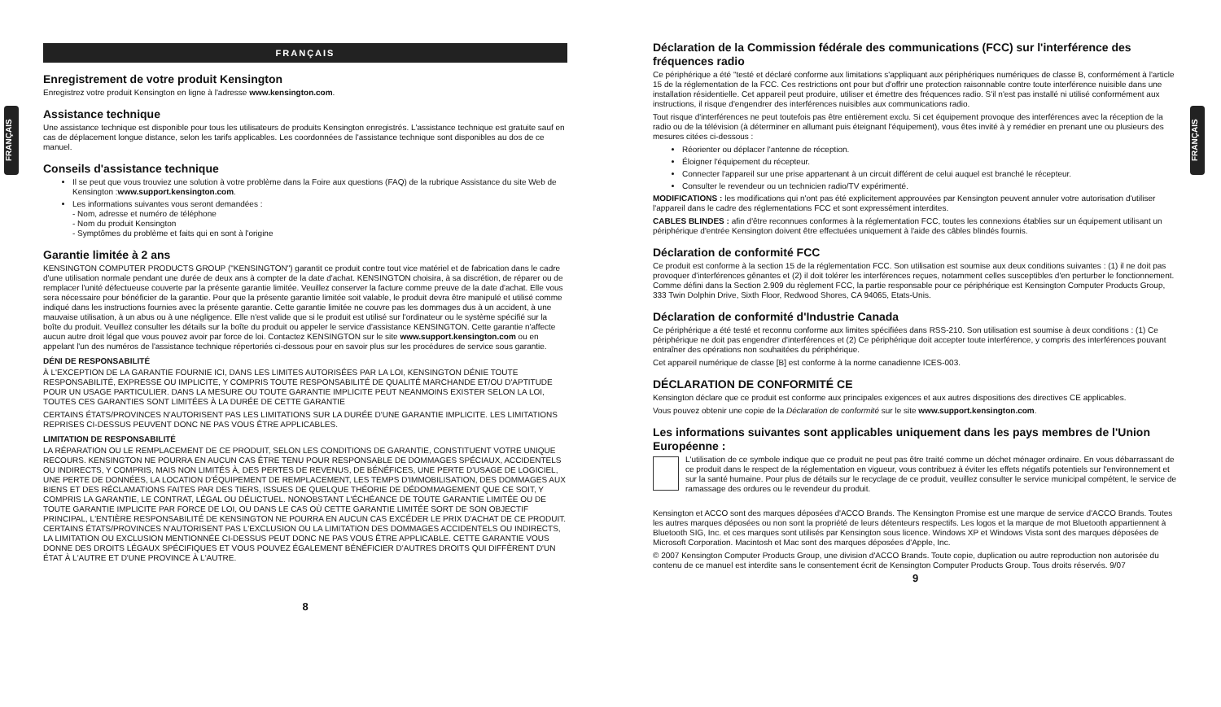FRANÇAIS
FRANÇAIS
FRANÇAIS
Enregistrement de votre produit Kensington
Enregistrez votre produit Kensington en ligne à l'adresse www.kensington.com.
Assistance technique
Une assistance technique est disponible pour tous les utilisateurs de produits Kensington enregistrés. L'assistance technique est gratuite sauf en cas de déplacement longue distance, selon les tarifs applicables. Les coordonnées de l'assistance technique sont disponibles au dos de ce manuel.
Conseils d'assistance technique
Il se peut que vous trouviez une solution à votre problème dans la Foire aux questions (FAQ) de la rubrique Assistance du site Web de Kensington :www.support.kensington.com.
Les informations suivantes vous seront demandées :
- Nom, adresse et numéro de téléphone
- Nom du produit Kensington
- Symptômes du problème et faits qui en sont à l'origine
Garantie limitée à 2 ans
KENSINGTON COMPUTER PRODUCTS GROUP ("KENSINGTON") garantit ce produit contre tout vice matériel et de fabrication dans le cadre d'une utilisation normale pendant une durée de deux ans à compter de la date d'achat. KENSINGTON choisira, à sa discrétion, de réparer ou de remplacer l'unité défectueuse couverte par la présente garantie limitée. Veuillez conserver la facture comme preuve de la date d'achat. Elle vous sera nécessaire pour bénéficier de la garantie. Pour que la présente garantie limitée soit valable, le produit devra être manipulé et utilisé comme indiqué dans les instructions fournies avec la présente garantie. Cette garantie limitée ne couvre pas les dommages dus à un accident, à une mauvaise utilisation, à un abus ou à une négligence. Elle n'est valide que si le produit est utilisé sur l'ordinateur ou le système spécifié sur la boîte du produit. Veuillez consulter les détails sur la boîte du produit ou appeler le service d'assistance KENSINGTON. Cette garantie n'affecte aucun autre droit légal que vous pouvez avoir par force de loi. Contactez KENSINGTON sur le site www.support.kensington.com ou en appelant l'un des numéros de l'assistance technique répertoriés ci-dessous pour en savoir plus sur les procédures de service sous garantie.
DÉNI DE RESPONSABILITÉ
À L'EXCEPTION DE LA GARANTIE FOURNIE ICI, DANS LES LIMITES AUTORISÉES PAR LA LOI, KENSINGTON DÉNIE TOUTE RESPONSABILITÉ, EXPRESSE OU IMPLICITE, Y COMPRIS TOUTE RESPONSABILITÉ DE QUALITÉ MARCHANDE ET/OU D'APTITUDE POUR UN USAGE PARTICULIER. DANS LA MESURE OU TOUTE GARANTIE IMPLICITE PEUT NEANMOINS EXISTER SELON LA LOI, TOUTES CES GARANTIES SONT LIMITÉES À LA DURÉE DE CETTE GARANTIE
CERTAINS ÉTATS/PROVINCES N'AUTORISENT PAS LES LIMITATIONS SUR LA DURÉE D'UNE GARANTIE IMPLICITE. LES LIMITATIONS REPRISES CI-DESSUS PEUVENT DONC NE PAS VOUS ÊTRE APPLICABLES.
LIMITATION DE RESPONSABILITÉ
LA RÉPARATION OU LE REMPLACEMENT DE CE PRODUIT, SELON LES CONDITIONS DE GARANTIE, CONSTITUENT VOTRE UNIQUE RECOURS. KENSINGTON NE POURRA EN AUCUN CAS ÊTRE TENU POUR RESPONSABLE DE DOMMAGES SPÉCIAUX, ACCIDENTELS OU INDIRECTS, Y COMPRIS, MAIS NON LIMITÉS À, DES PERTES DE REVENUS, DE BÉNÉFICES, UNE PERTE D'USAGE DE LOGICIEL, UNE PERTE DE DONNÉES, LA LOCATION D'ÉQUIPEMENT DE REMPLACEMENT, LES TEMPS D'IMMOBILISATION, DES DOMMAGES AUX BIENS ET DES RÉCLAMATIONS FAITES PAR DES TIERS, ISSUES DE QUELQUE THÉORIE DE DÉDOMMAGEMENT QUE CE SOIT, Y COMPRIS LA GARANTIE, LE CONTRAT, LÉGAL OU DÉLICTUEL. NONOBSTANT L'ÉCHÉANCE DE TOUTE GARANTIE LIMITÉE OU DE TOUTE GARANTIE IMPLICITE PAR FORCE DE LOI, OU DANS LE CAS OÙ CETTE GARANTIE LIMITÉE SORT DE SON OBJECTIF PRINCIPAL, L'ENTIÈRE RESPONSABILITÉ DE KENSINGTON NE POURRA EN AUCUN CAS EXCÉDER LE PRIX D'ACHAT DE CE PRODUIT. CERTAINS ÉTATS/PROVINCES N'AUTORISENT PAS L'EXCLUSION OU LA LIMITATION DES DOMMAGES ACCIDENTELS OU INDIRECTS, LA LIMITATION OU EXCLUSION MENTIONNÉE CI-DESSUS PEUT DONC NE PAS VOUS ÊTRE APPLICABLE. CETTE GARANTIE VOUS DONNE DES DROITS LÉGAUX SPÉCIFIQUES ET VOUS POUVEZ ÉGALEMENT BÉNÉFICIER D'AUTRES DROITS QUI DIFFÈRENT D'UN ÉTAT À L'AUTRE ET D'UNE PROVINCE À L'AUTRE.
8
Déclaration de la Commission fédérale des communications (FCC) sur l'interférence des fréquences radio
Ce périphérique a été "testé et déclaré conforme aux limitations s'appliquant aux périphériques numériques de classe B, conformément à l'article 15 de la réglementation de la FCC. Ces restrictions ont pour but d'offrir une protection raisonnable contre toute interférence nuisible dans une installation résidentielle. Cet appareil peut produire, utiliser et émettre des fréquences radio. S'il n'est pas installé ni utilisé conformément aux instructions, il risque d'engendrer des interférences nuisibles aux communications radio.
Tout risque d'interférences ne peut toutefois pas être entièrement exclu. Si cet équipement provoque des interférences avec la réception de la radio ou de la télévision (à déterminer en allumant puis éteignant l'équipement), vous êtes invité à y remédier en prenant une ou plusieurs des mesures citées ci-dessous :
Réorienter ou déplacer l'antenne de réception.
Éloigner l'équipement du récepteur.
Connecter l'appareil sur une prise appartenant à un circuit différent de celui auquel est branché le récepteur.
Consulter le revendeur ou un technicien radio/TV expérimenté.
MODIFICATIONS : les modifications qui n'ont pas été explicitement approuvées par Kensington peuvent annuler votre autorisation d'utiliser l'appareil dans le cadre des réglementations FCC et sont expressément interdites.
CABLES BLINDES : afin d'être reconnues conformes à la réglementation FCC, toutes les connexions établies sur un équipement utilisant un périphérique d'entrée Kensington doivent être effectuées uniquement à l'aide des câbles blindés fournis.
Déclaration de conformité FCC
Ce produit est conforme à la section 15 de la réglementation FCC. Son utilisation est soumise aux deux conditions suivantes : (1) il ne doit pas provoquer d'interférences gênantes et (2) il doit tolérer les interférences reçues, notamment celles susceptibles d'en perturber le fonctionnement. Comme défini dans la Section 2.909 du règlement FCC, la partie responsable pour ce périphérique est Kensington Computer Products Group, 333 Twin Dolphin Drive, Sixth Floor, Redwood Shores, CA 94065, Etats-Unis.
Déclaration de conformité d'Industrie Canada
Ce périphérique a été testé et reconnu conforme aux limites spécifiées dans RSS-210. Son utilisation est soumise à deux conditions : (1) Ce périphérique ne doit pas engendrer d'interférences et (2) Ce périphérique doit accepter toute interférence, y compris des interférences pouvant entraîner des opérations non souhaitées du périphérique.
Cet appareil numérique de classe [B] est conforme à la norme canadienne ICES-003.
DÉCLARATION DE CONFORMITÉ CE
Kensington déclare que ce produit est conforme aux principales exigences et aux autres dispositions des directives CE applicables.
Vous pouvez obtenir une copie de la Déclaration de conformité sur le site www.support.kensington.com.
Les informations suivantes sont applicables uniquement dans les pays membres de l'Union Européenne :
L'utilisation de ce symbole indique que ce produit ne peut pas être traité comme un déchet ménager ordinaire. En vous débarrassant de ce produit dans le respect de la réglementation en vigueur, vous contribuez à éviter les effets négatifs potentiels sur l'environnement et sur la santé humaine. Pour plus de détails sur le recyclage de ce produit, veuillez consulter le service municipal compétent, le service de ramassage des ordures ou le revendeur du produit.
Kensington et ACCO sont des marques déposées d'ACCO Brands. The Kensington Promise est une marque de service d'ACCO Brands. Toutes les autres marques déposées ou non sont la propriété de leurs détenteurs respectifs. Les logos et la marque de mot Bluetooth appartiennent à Bluetooth SIG, Inc. et ces marques sont utilisés par Kensington sous licence. Windows XP et Windows Vista sont des marques déposées de Microsoft Corporation. Macintosh et Mac sont des marques déposées d'Apple, Inc.
© 2007 Kensington Computer Products Group, une division d'ACCO Brands. Toute copie, duplication ou autre reproduction non autorisée du contenu de ce manuel est interdite sans le consentement écrit de Kensington Computer Products Group. Tous droits réservés. 9/07
9